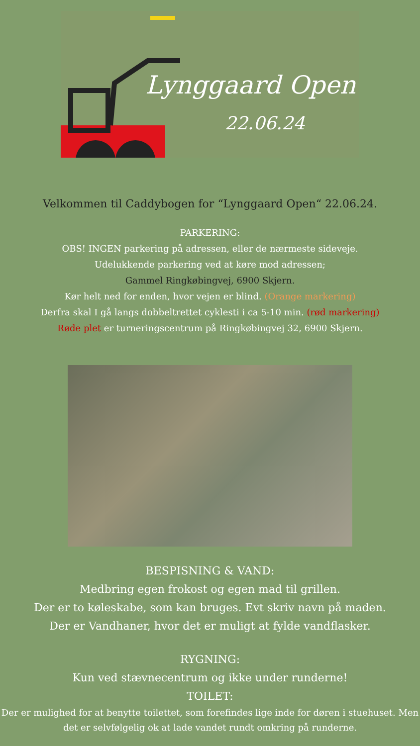Lynggaard Open
22.06.24
Velkommen til Caddybogen for “Lynggaard Open“ 22.06.24.
PARKERING:
OBS! INGEN parkering på adressen, eller de nærmeste sideveje.
Udelukkende parkering ved at køre mod adressen;
Gammel Ringkøbingvej, 6900 Skjern.
Kør helt ned for enden, hvor vejen er blind. (Orange markering)
Derfra skal I gå langs dobbeltrettet cyklesti i ca 5-10 min. (rød markering)
Røde plet er turneringscentrum på Ringkøbingvej 32, 6900 Skjern.
BESPISNING & VAND:
Medbring egen frokost og egen mad til grillen.
Der er to køleskabe, som kan bruges. Evt skriv navn på maden.
Der er Vandhaner, hvor det er muligt at fylde vandflasker.
RYGNING:
Kun ved stævnecentrum og ikke under runderne!
TOILET:
Der er mulighed for at benytte toilettet, som forefindes lige inde for døren i stuehuset. Men det er selvfølgelig ok at lade vandet rundt omkring på runderne.